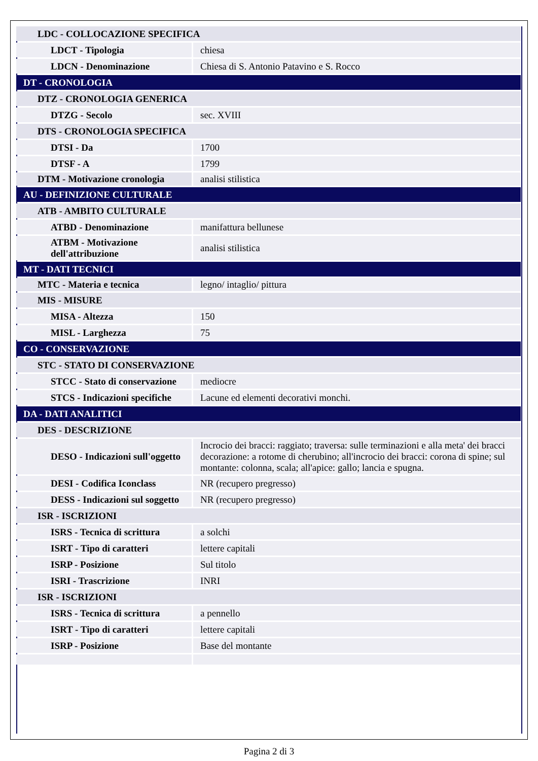| LDC - COLLOCAZIONE SPECIFICA | |
| LDCT - Tipologia | chiesa |
| LDCN - Denominazione | Chiesa di S. Antonio Patavino e S. Rocco |
| DT - CRONOLOGIA | |
| DTZ - CRONOLOGIA GENERICA | |
| DTZG - Secolo | sec. XVIII |
| DTS - CRONOLOGIA SPECIFICA | |
| DTSI - Da | 1700 |
| DTSF - A | 1799 |
| DTM - Motivazione cronologia | analisi stilistica |
| AU - DEFINIZIONE CULTURALE | |
| ATB - AMBITO CULTURALE | |
| ATBD - Denominazione | manifattura bellunese |
| ATBM - Motivazione dell'attribuzione | analisi stilistica |
| MT - DATI TECNICI | |
| MTC - Materia e tecnica | legno/ intaglio/ pittura |
| MIS - MISURE | |
| MISA - Altezza | 150 |
| MISL - Larghezza | 75 |
| CO - CONSERVAZIONE | |
| STC - STATO DI CONSERVAZIONE | |
| STCC - Stato di conservazione | mediocre |
| STCS - Indicazioni specifiche | Lacune ed elementi decorativi monchi. |
| DA - DATI ANALITICI | |
| DES - DESCRIZIONE | |
| DESO - Indicazioni sull'oggetto | Incrocio dei bracci: raggiato; traversa: sulle terminazioni e alla meta' dei bracci decorazione: a rotome di cherubino; all'incrocio dei bracci: corona di spine; sul montante: colonna, scala; all'apice: gallo; lancia e spugna. |
| DESI - Codifica Iconclass | NR (recupero pregresso) |
| DESS - Indicazioni sul soggetto | NR (recupero pregresso) |
| ISR - ISCRIZIONI | |
| ISRS - Tecnica di scrittura | a solchi |
| ISRT - Tipo di caratteri | lettere capitali |
| ISRP - Posizione | Sul titolo |
| ISRI - Trascrizione | INRI |
| ISR - ISCRIZIONI | |
| ISRS - Tecnica di scrittura | a pennello |
| ISRT - Tipo di caratteri | lettere capitali |
| ISRP - Posizione | Base del montante |
Pagina 2 di 3